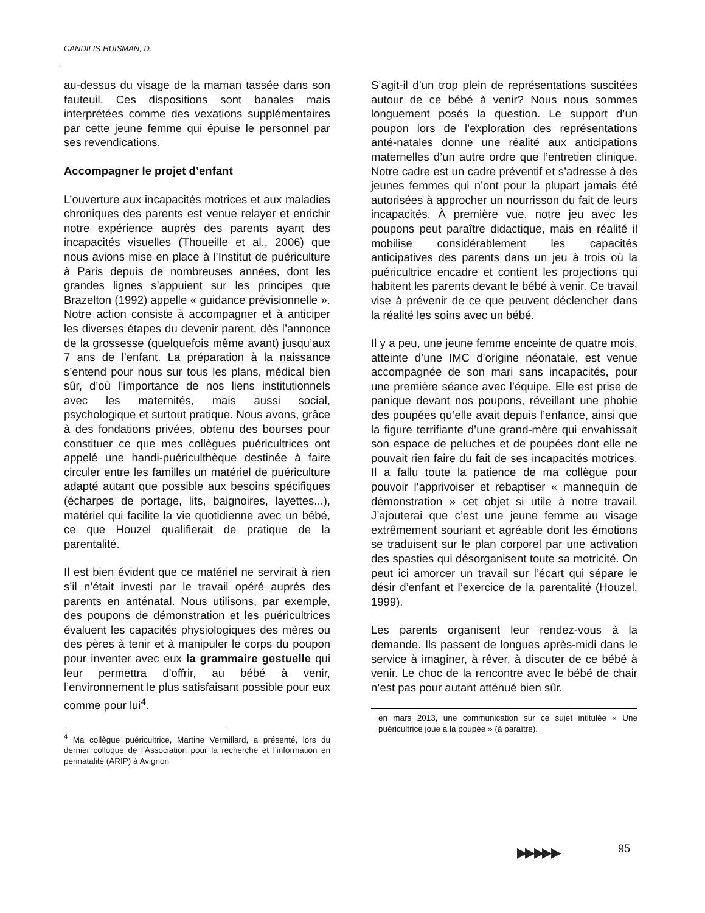CANDILIS-HUISMAN, D.
au-dessus du visage de la maman tassée dans son fauteuil. Ces dispositions sont banales mais interprétées comme des vexations supplémentaires par cette jeune femme qui épuise le personnel par ses revendications.
Accompagner le projet d’enfant
L’ouverture aux incapacités motrices et aux maladies chroniques des parents est venue relayer et enrichir notre expérience auprès des parents ayant des incapacités visuelles (Thoueille et al., 2006) que nous avions mise en place à l’Institut de puériculture à Paris depuis de nombreuses années, dont les grandes lignes s’appuient sur les principes que Brazelton (1992) appelle « guidance prévisionnelle ». Notre action consiste à accompagner et à anticiper les diverses étapes du devenir parent, dès l’annonce de la grossesse (quelquefois même avant) jusqu’aux 7 ans de l’enfant. La préparation à la naissance s’entend pour nous sur tous les plans, médical bien sûr, d’où l’importance de nos liens institutionnels avec les maternités, mais aussi social, psychologique et surtout pratique. Nous avons, grâce à des fondations privées, obtenu des bourses pour constituer ce que mes collègues puéricultrices ont appelé une handi-puériculthèque destinée à faire circuler entre les familles un matériel de puériculture adapté autant que possible aux besoins spécifiques (écharpes de portage, lits, baignoires, layettes...), matériel qui facilite la vie quotidienne avec un bébé, ce que Houzel qualifierait de pratique de la parentalité.
Il est bien évident que ce matériel ne servirait à rien s’il n’était investi par le travail opéré auprès des parents en anténatal. Nous utilisons, par exemple, des poupons de démonstration et les puéricultrices évaluent les capacités physiologiques des mères ou des pères à tenir et à manipuler le corps du poupon pour inventer avec eux la grammaire gestuelle qui leur permettra d’offrir, au bébé à venir, l’environnement le plus satisfaisant possible pour eux comme pour lui<sup>4</sup>.
<sup>4</sup> Ma collègue puéricultrice, Martine Vermillard, a présenté, lors du dernier colloque de l’Association pour la recherche et l’information en périnatalité (ARIP) à Avignon
S’agit-il d’un trop plein de représentations suscitées autour de ce bébé à venir? Nous nous sommes longuement posés la question. Le support d’un poupon lors de l’exploration des représentations anté-natales donne une réalité aux anticipations maternelles d’un autre ordre que l’entretien clinique. Notre cadre est un cadre préventif et s’adresse à des jeunes femmes qui n’ont pour la plupart jamais été autorisées à approcher un nourrisson du fait de leurs incapacités. À première vue, notre jeu avec les poupons peut paraître didactique, mais en réalité il mobilise considérablement les capacités anticipatives des parents dans un jeu à trois où la puéricultrice encadre et contient les projections qui habitent les parents devant le bébé à venir. Ce travail vise à prévenir de ce que peuvent déclencher dans la réalité les soins avec un bébé.
Il y a peu, une jeune femme enceinte de quatre mois, atteinte d’une IMC d’origine néonatale, est venue accompagnée de son mari sans incapacités, pour une première séance avec l’équipe. Elle est prise de panique devant nos poupons, réveillant une phobie des poupées qu’elle avait depuis l’enfance, ainsi que la figure terrifiante d’une grand-mère qui envahissait son espace de peluches et de poupées dont elle ne pouvait rien faire du fait de ses incapacités motrices. Il a fallu toute la patience de ma collègue pour pouvoir l’apprivoiser et rebaptiser « mannequin de démonstration » cet objet si utile à notre travail. J’ajouterai que c’est une jeune femme au visage extrêmement souriant et agréable dont les émotions se traduisent sur le plan corporel par une activation des spasties qui désorganisent toute sa motricité. On peut ici amorcer un travail sur l’écart qui sépare le désir d’enfant et l’exercice de la parentalité (Houzel, 1999).
Les parents organisent leur rendez-vous à la demande. Ils passent de longues après-midi dans le service à imaginer, à rêver, à discuter de ce bébé à venir. Le choc de la rencontre avec le bébé de chair n’est pas pour autant atténué bien sûr.
en mars 2013, une communication sur ce sujet intitulée « Une puéricultrice joue à la poupée » (à paraître).
▶▶ ▶▶ ▶ 95